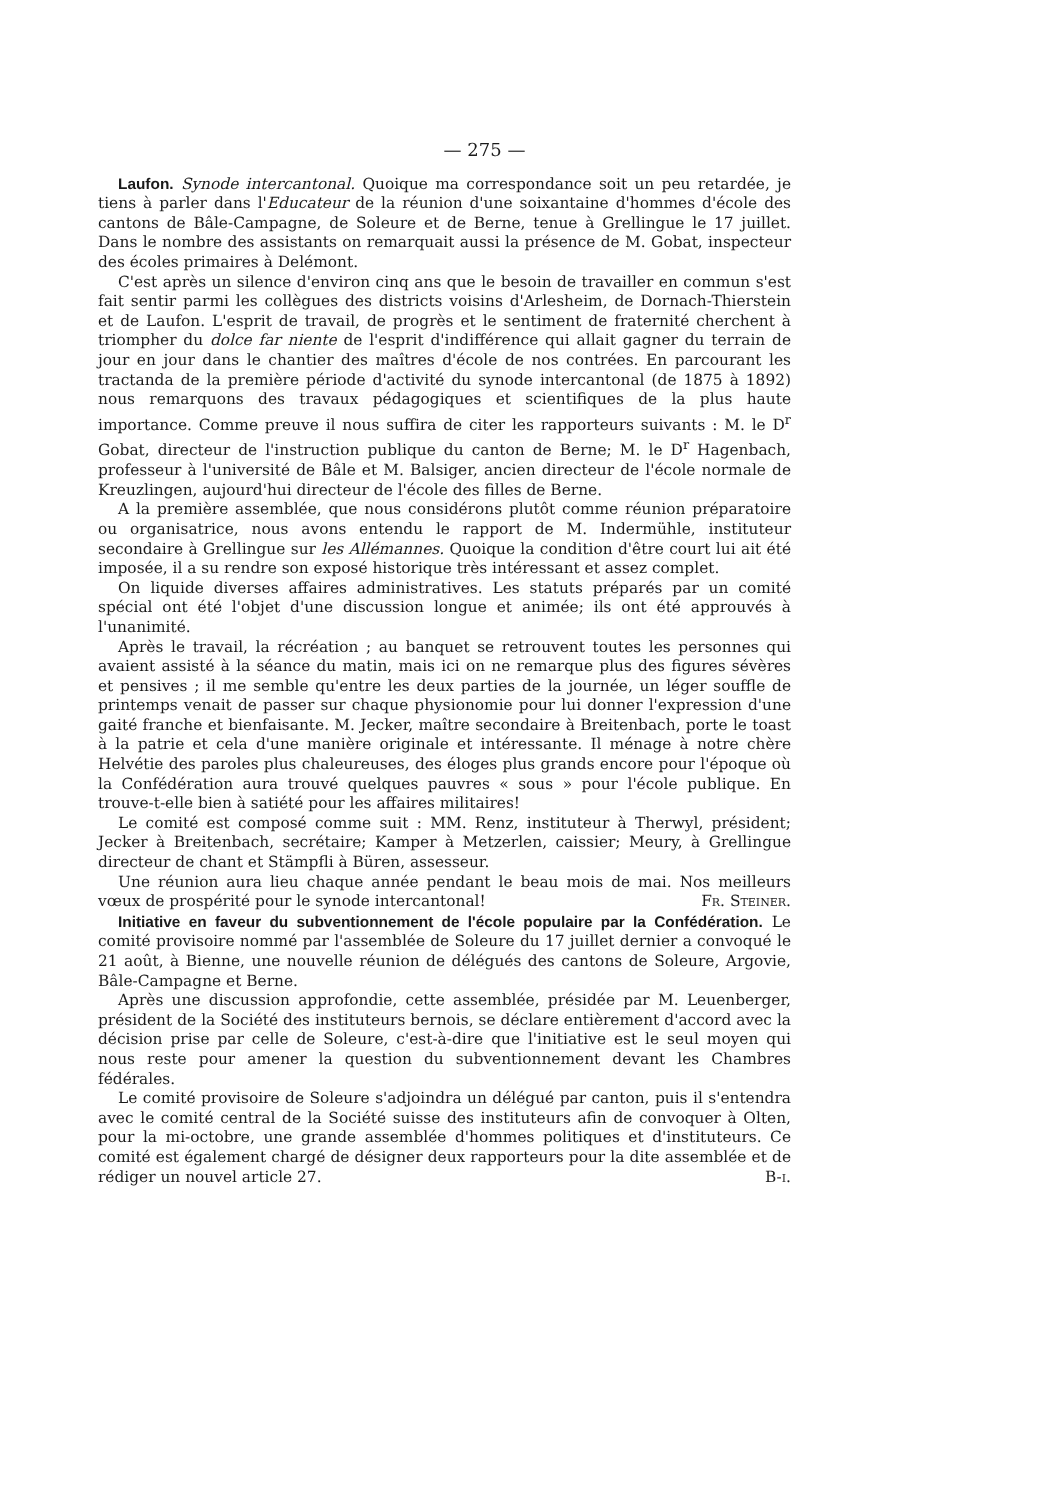— 275 —
Laufon. Synode intercantonal. Quoique ma correspondance soit un peu retardée, je tiens à parler dans l'Educateur de la réunion d'une soixantaine d'hommes d'école des cantons de Bâle-Campagne, de Soleure et de Berne, tenue à Grellingue le 17 juillet. Dans le nombre des assistants on remarquait aussi la présence de M. Gobat, inspecteur des écoles primaires à Delémont.
C'est après un silence d'environ cinq ans que le besoin de travailler en commun s'est fait sentir parmi les collègues des districts voisins d'Arlesheim, de Dornach-Thierstein et de Laufon. L'esprit de travail, de progrès et le sentiment de fraternité cherchent à triompher du dolce far niente de l'esprit d'indifférence qui allait gagner du terrain de jour en jour dans le chantier des maîtres d'école de nos contrées. En parcourant les tractanda de la première période d'activité du synode intercantonal (de 1875 à 1892) nous remarquons des travaux pédagogiques et scientifiques de la plus haute importance. Comme preuve il nous suffira de citer les rapporteurs suivants : M. le D<sup>r</sup> Gobat, directeur de l'instruction publique du canton de Berne; M. le D<sup>r</sup> Hagenbach, professeur à l'université de Bâle et M. Balsiger, ancien directeur de l'école normale de Kreuzlingen, aujourd'hui directeur de l'école des filles de Berne.
A la première assemblée, que nous considérons plutôt comme réunion préparatoire ou organisatrice, nous avons entendu le rapport de M. Indermühle, instituteur secondaire à Grellingue sur les Allémannes. Quoique la condition d'être court lui ait été imposée, il a su rendre son exposé historique très intéressant et assez complet.
On liquide diverses affaires administratives. Les statuts préparés par un comité spécial ont été l'objet d'une discussion longue et animée; ils ont été approuvés à l'unanimité.
Après le travail, la récréation ; au banquet se retrouvent toutes les personnes qui avaient assisté à la séance du matin, mais ici on ne remarque plus des figures sévères et pensives ; il me semble qu'entre les deux parties de la journée, un léger souffle de printemps venait de passer sur chaque physionomie pour lui donner l'expression d'une gaité franche et bienfaisante. M. Jecker, maître secondaire à Breitenbach, porte le toast à la patrie et cela d'une manière originale et intéressante. Il ménage à notre chère Helvétie des paroles plus chaleureuses, des éloges plus grands encore pour l'époque où la Confédération aura trouvé quelques pauvres « sous » pour l'école publique. En trouve-t-elle bien à satiété pour les affaires militaires!
Le comité est composé comme suit : MM. Renz, instituteur à Therwyl, président; Jecker à Breitenbach, secrétaire; Kamper à Metzerlen, caissier; Meury, à Grellingue directeur de chant et Stämpfli à Büren, assesseur.
Une réunion aura lieu chaque année pendant le beau mois de mai. Nos meilleurs vœux de prospérité pour le synode intercantonal! Fr. Steiner.
Initiative en faveur du subventionnement de l'école populaire par la Confédération. Le comité provisoire nommé par l'assemblée de Soleure du 17 juillet dernier a convoqué le 21 août, à Bienne, une nouvelle réunion de délégués des cantons de Soleure, Argovie, Bâle-Campagne et Berne.
Après une discussion approfondie, cette assemblée, présidée par M. Leuenberger, président de la Société des instituteurs bernois, se déclare entièrement d'accord avec la décision prise par celle de Soleure, c'est-à-dire que l'initiative est le seul moyen qui nous reste pour amener la question du subventionnement devant les Chambres fédérales.
Le comité provisoire de Soleure s'adjoindra un délégué par canton, puis il s'entendra avec le comité central de la Société suisse des instituteurs afin de convoquer à Olten, pour la mi-octobre, une grande assemblée d'hommes politiques et d'instituteurs. Ce comité est également chargé de désigner deux rapporteurs pour la dite assemblée et de rédiger un nouvel article 27. B-i.